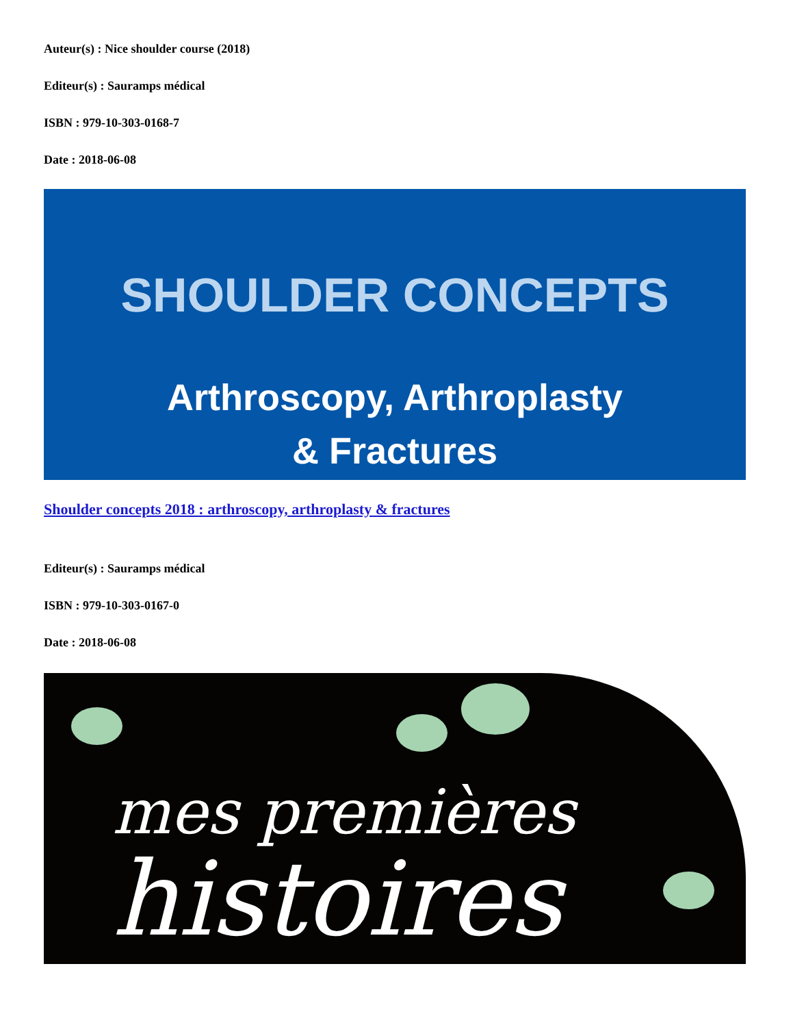Auteur(s) : Nice shoulder course (2018)
Editeur(s) : Sauramps médical
ISBN : 979-10-303-0168-7
Date : 2018-06-08
SHOULDER CONCEPTS
Arthroscopy, Arthroplasty
& Fractures
Shoulder concepts 2018 : arthroscopy, arthroplasty & fractures
Editeur(s) : Sauramps médical
ISBN : 979-10-303-0167-0
Date : 2018-06-08
mes premières
histoires